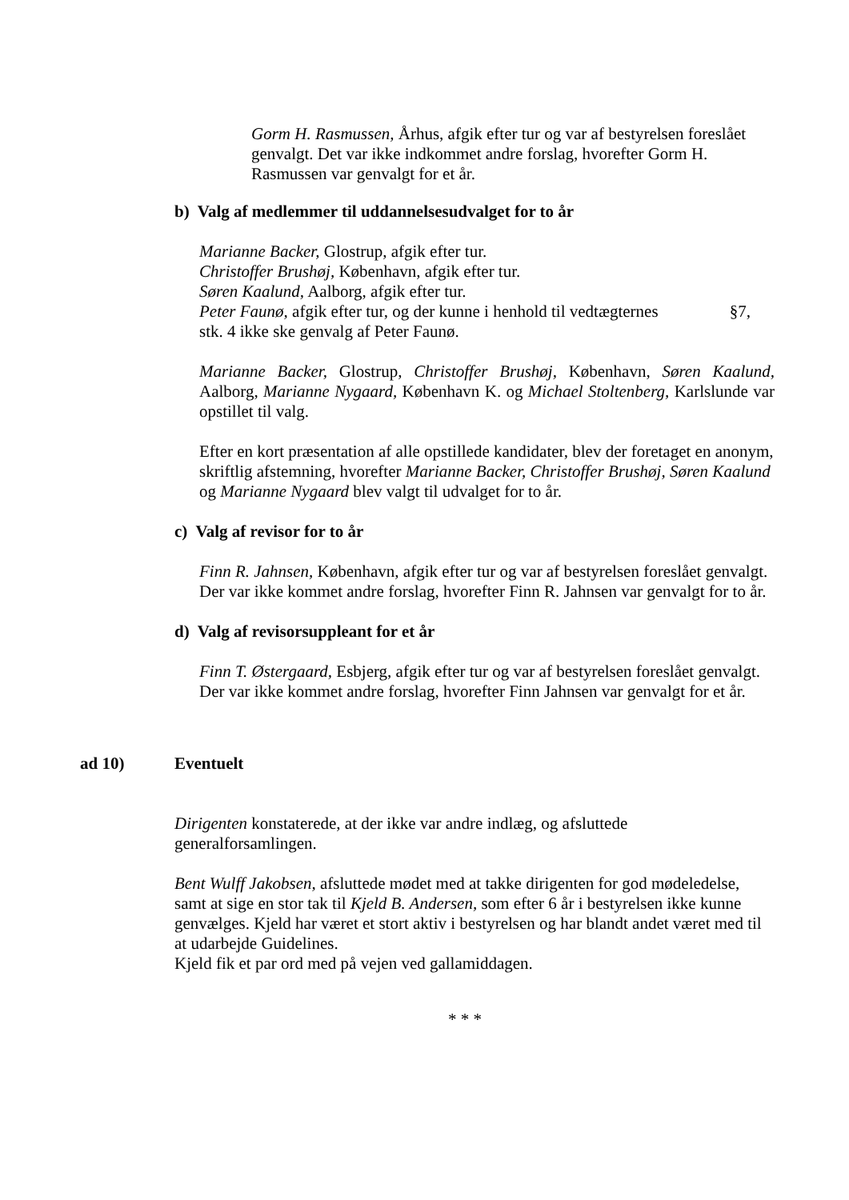Gorm H. Rasmussen, Århus, afgik efter tur og var af bestyrelsen foreslået genvalgt. Det var ikke indkommet andre forslag, hvorefter Gorm H. Rasmussen var genvalgt for et år.
b) Valg af medlemmer til uddannelsesudvalget for to år
Marianne Backer, Glostrup, afgik efter tur.
Christoffer Brushøj, København, afgik efter tur.
Søren Kaalund, Aalborg, afgik efter tur.
Peter Faunø, afgik efter tur, og der kunne i henhold til vedtægternes §7, stk. 4 ikke ske genvalg af Peter Faunø.
Marianne Backer, Glostrup, Christoffer Brushøj, København, Søren Kaalund, Aalborg, Marianne Nygaard, København K. og Michael Stoltenberg, Karlslunde var opstillet til valg.
Efter en kort præsentation af alle opstillede kandidater, blev der foretaget en anonym, skriftlig afstemning, hvorefter Marianne Backer, Christoffer Brushøj, Søren Kaalund og Marianne Nygaard blev valgt til udvalget for to år.
c) Valg af revisor for to år
Finn R. Jahnsen, København, afgik efter tur og var af bestyrelsen foreslået genvalgt. Der var ikke kommet andre forslag, hvorefter Finn R. Jahnsen var genvalgt for to år.
d) Valg af revisorsuppleant for et år
Finn T. Østergaard, Esbjerg, afgik efter tur og var af bestyrelsen foreslået genvalgt. Der var ikke kommet andre forslag, hvorefter Finn Jahnsen var genvalgt for et år.
ad 10) Eventuelt
Dirigenten konstaterede, at der ikke var andre indlæg, og afsluttede generalforsamlingen.
Bent Wulff Jakobsen, afsluttede mødet med at takke dirigenten for god mødeledelse, samt at sige en stor tak til Kjeld B. Andersen, som efter 6 år i bestyrelsen ikke kunne genvælges. Kjeld har været et stort aktiv i bestyrelsen og har blandt andet været med til at udarbejde Guidelines.
Kjeld fik et par ord med på vejen ved gallamiddagen.
* * *